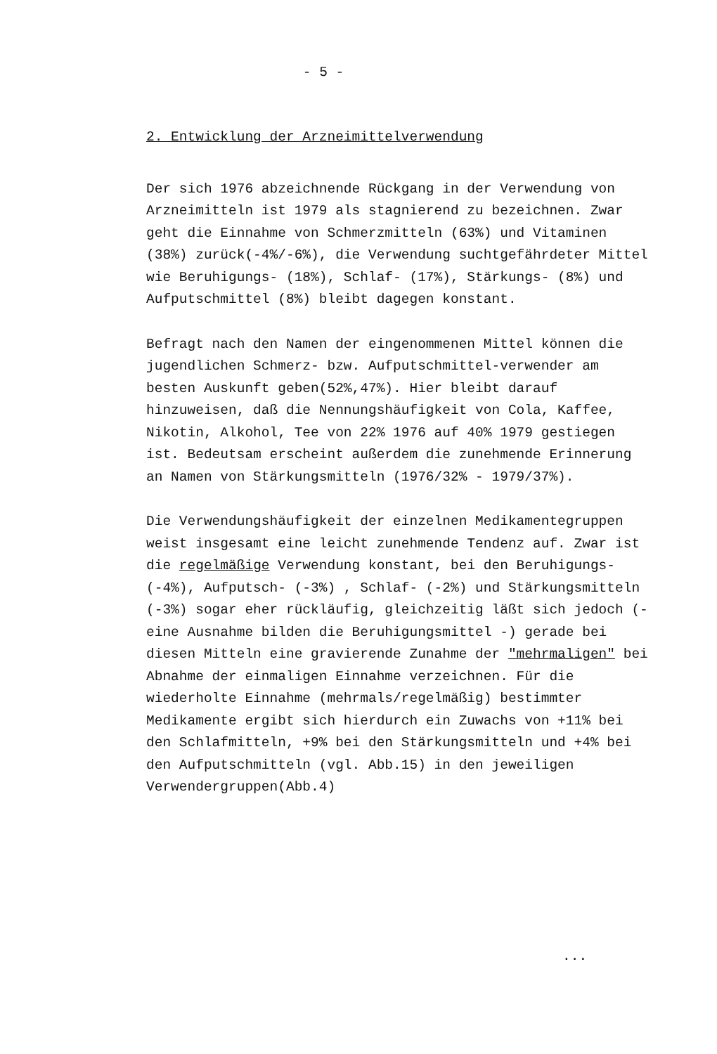- 5 -
2. Entwicklung der Arzneimittelverwendung
Der sich 1976 abzeichnende Rückgang in der Verwendung von Arzneimitteln ist 1979 als stagnierend zu bezeichnen. Zwar geht die Einnahme von Schmerzmitteln (63%) und Vitaminen (38%) zurück(-4%/-6%), die Verwendung suchtgefährdeter Mittel wie Beruhigungs- (18%), Schlaf- (17%), Stärkungs- (8%) und Aufputschmittel (8%) bleibt dagegen konstant.
Befragt nach den Namen der eingenommenen Mittel können die jugendlichen Schmerz- bzw. Aufputschmittel-verwender am besten Auskunft geben(52%,47%). Hier bleibt darauf hinzuweisen, daß die Nennungshäufigkeit von Cola, Kaffee, Nikotin, Alkohol, Tee von 22% 1976 auf 40% 1979 gestiegen ist. Bedeutsam erscheint außerdem die zunehmende Erinnerung an Namen von Stärkungsmitteln (1976/32% - 1979/37%).
Die Verwendungshäufigkeit der einzelnen Medikamentegruppen weist insgesamt eine leicht zunehmende Tendenz auf. Zwar ist die regelmäßige Verwendung konstant, bei den Beruhigungs- (-4%), Aufputsch- (-3%) , Schlaf- (-2%) und Stärkungsmitteln (-3%) sogar eher rückläufig, gleichzeitig läßt sich jedoch (- eine Ausnahme bilden die Beruhigungsmittel -) gerade bei diesen Mitteln eine gravierende Zunahme der "mehrmaligen" bei Abnahme der einmaligen Einnahme verzeichnen. Für die wiederholte Einnahme (mehrmals/regelmäßig) bestimmter Medikamente ergibt sich hierdurch ein Zuwachs von +11% bei den Schlafmitteln, +9% bei den Stärkungsmitteln und +4% bei den Aufputschmitteln (vgl. Abb.15) in den jeweiligen Verwendergruppen(Abb.4)
...